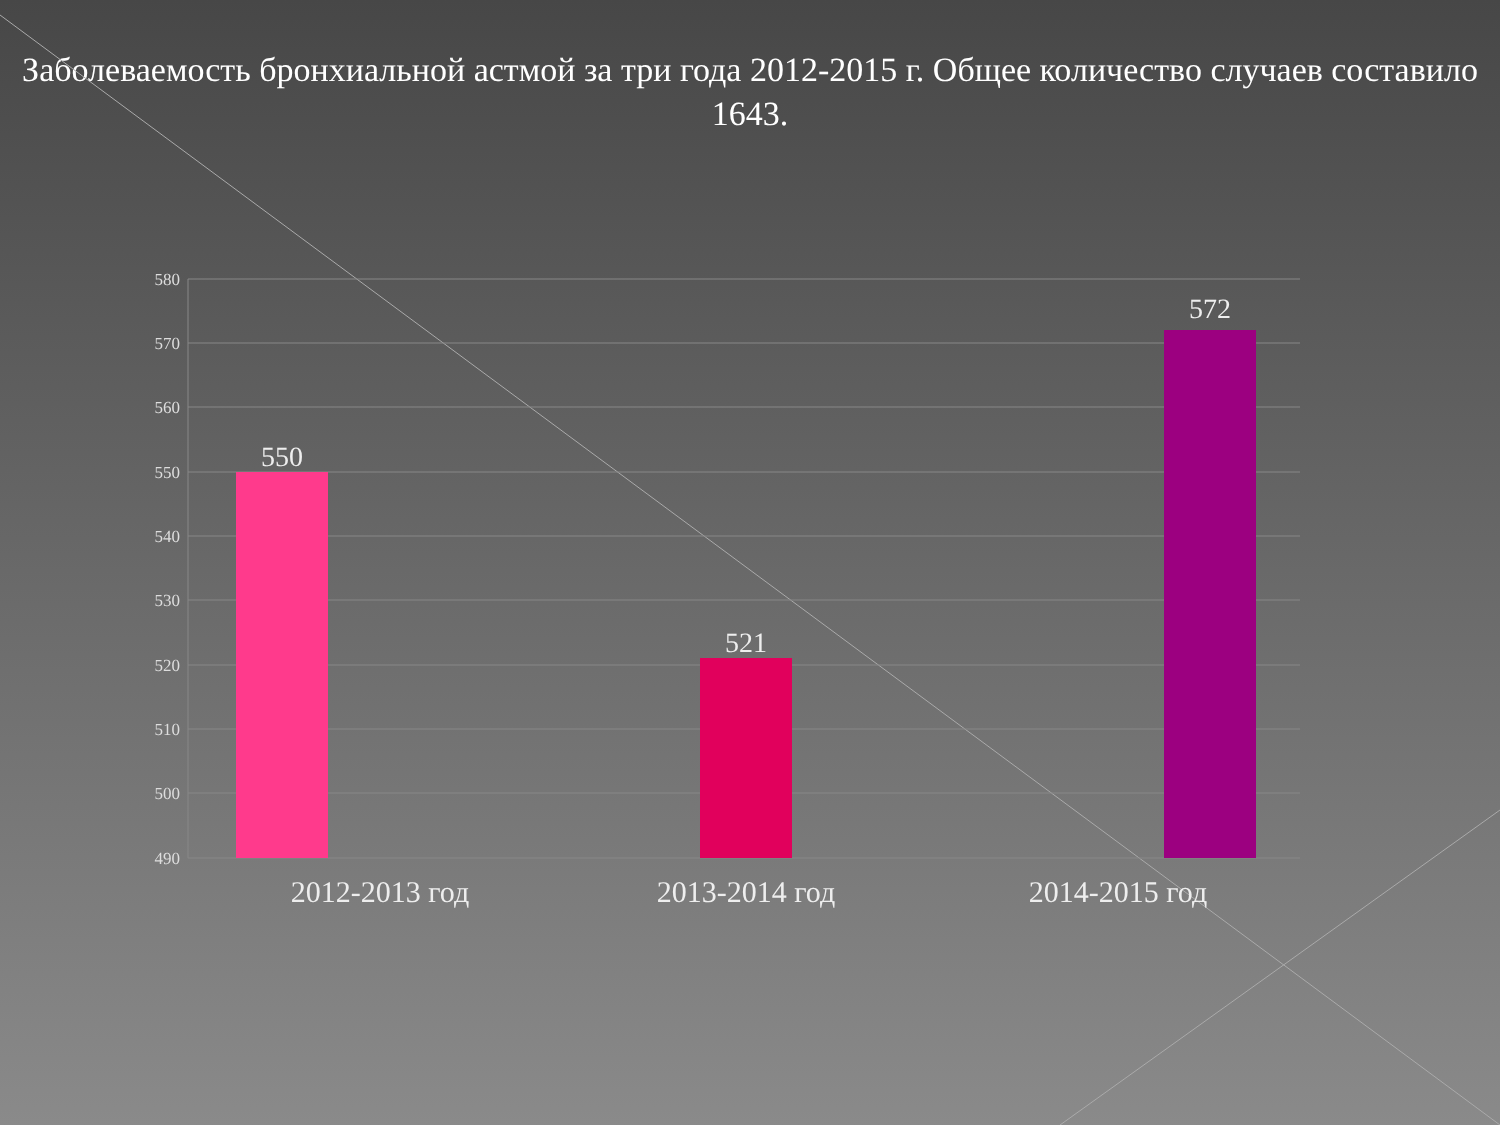Заболеваемость бронхиальной астмой за три года 2012-2015 г. Общее количество случаев составило 1643.
580
570
560
550
540
530
520
510
500
490
550
521
572
2012-2013 год
2013-2014 год
2014-2015 год